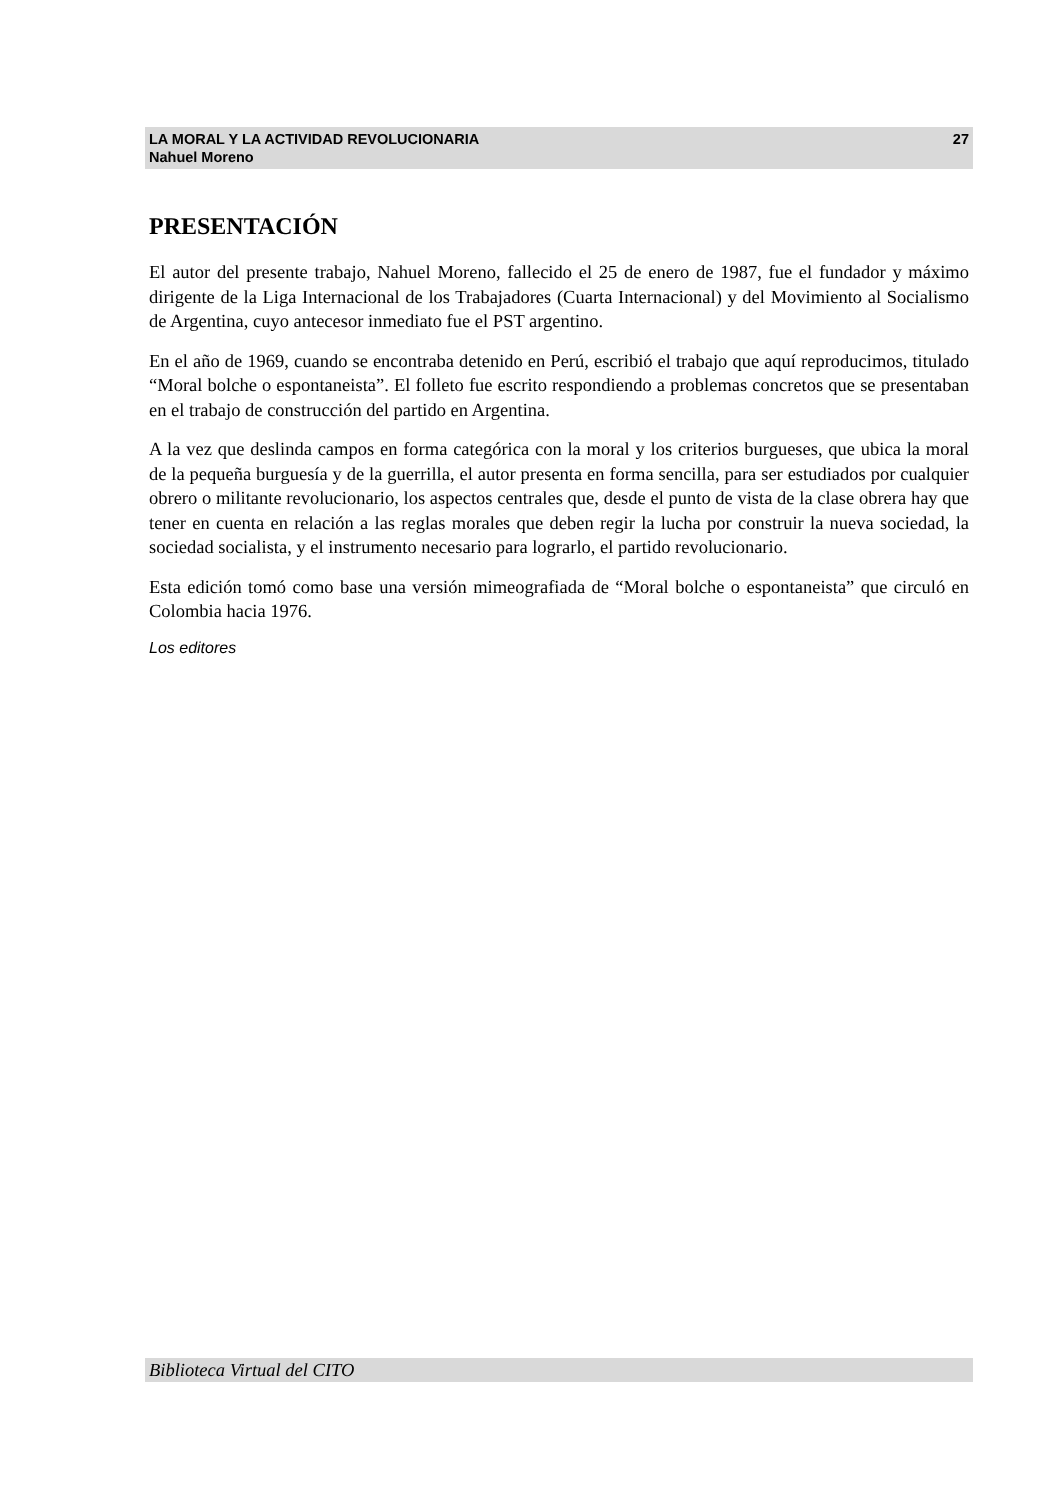LA MORAL Y LA ACTIVIDAD REVOLUCIONARIA
Nahuel Moreno
27
PRESENTACIÓN
El autor del presente trabajo, Nahuel Moreno, fallecido el 25 de enero de 1987, fue el fundador y máximo dirigente de la Liga Internacional de los Trabajadores (Cuarta Internacional) y del Movimiento al Socialismo de Argentina, cuyo antecesor inmediato fue el PST argentino.
En el año de 1969, cuando se encontraba detenido en Perú, escribió el trabajo que aquí reproducimos, titulado “Moral bolche o espontaneista”. El folleto fue escrito respondiendo a problemas concretos que se presentaban en el trabajo de construcción del partido en Argentina.
A la vez que deslinda campos en forma categórica con la moral y los criterios burgueses, que ubica la moral de la pequeña burguesía y de la guerrilla, el autor presenta en forma sencilla, para ser estudiados por cualquier obrero o militante revolucionario, los aspectos centrales que, desde el punto de vista de la clase obrera hay que tener en cuenta en relación a las reglas morales que deben regir la lucha por construir la nueva sociedad, la sociedad socialista, y el instrumento necesario para lograrlo, el partido revolucionario.
Esta edición tomó como base una versión mimeografiada de “Moral bolche o espontaneista” que circuló en Colombia hacia 1976.
Los editores
Biblioteca Virtual del CITO